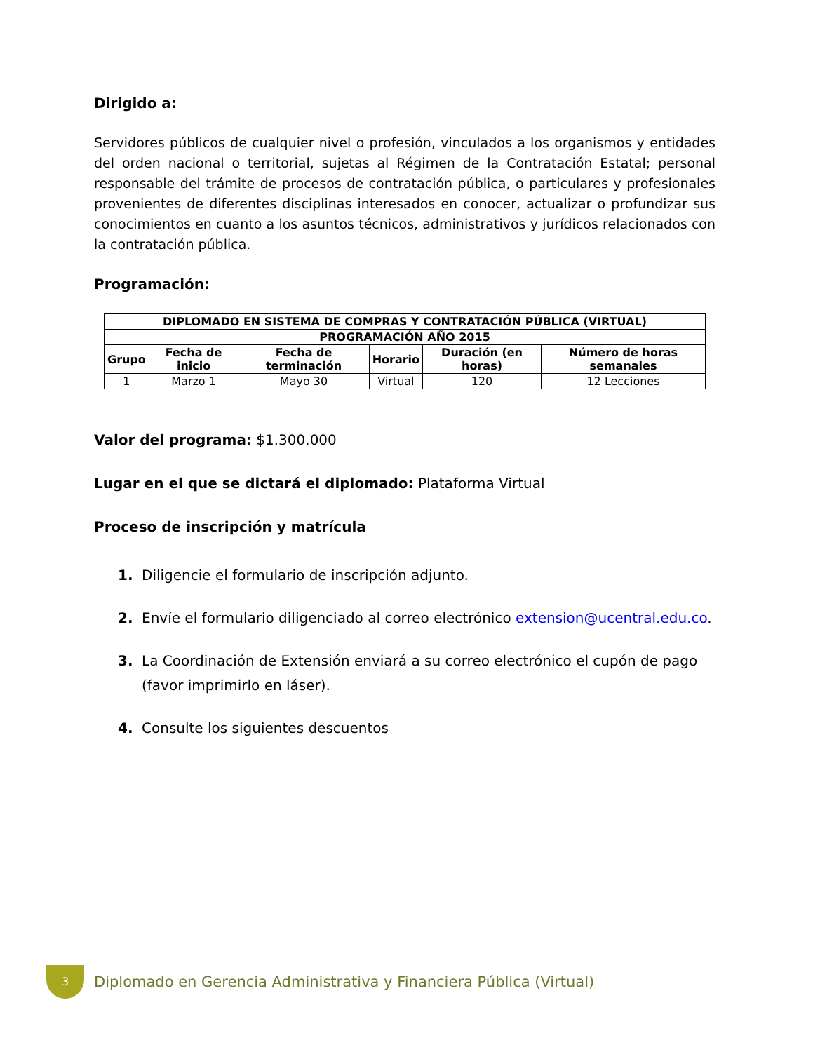Dirigido a:
Servidores públicos de cualquier nivel o profesión, vinculados a los organismos y entidades del orden nacional o territorial, sujetas al Régimen de la Contratación Estatal; personal responsable del trámite de procesos de contratación pública, o particulares y profesionales provenientes de diferentes disciplinas interesados en conocer, actualizar o profundizar sus conocimientos en cuanto a los asuntos técnicos, administrativos y jurídicos relacionados con la contratación pública.
Programación:
| DIPLOMADO EN SISTEMA DE COMPRAS Y CONTRATACIÓN PÚBLICA (VIRTUAL) | | | | | |
| --- | --- | --- | --- | --- | --- |
| PROGRAMACIÓN AÑO 2015 | | | | | |
| Grupo | Fecha de inicio | Fecha de terminación | Horario | Duración (en horas) | Número de horas semanales |
| 1 | Marzo 1 | Mayo 30 | Virtual | 120 | 12 Lecciones |
Valor del programa: $1.300.000
Lugar en el que se dictará el diplomado: Plataforma Virtual
Proceso de inscripción y matrícula
1. Diligencie el formulario de inscripción adjunto.
2. Envíe el formulario diligenciado al correo electrónico extension@ucentral.edu.co.
3. La Coordinación de Extensión enviará a su correo electrónico el cupón de pago (favor imprimirlo en láser).
4. Consulte los siguientes descuentos
3
Diplomado en Gerencia Administrativa y Financiera Pública (Virtual)